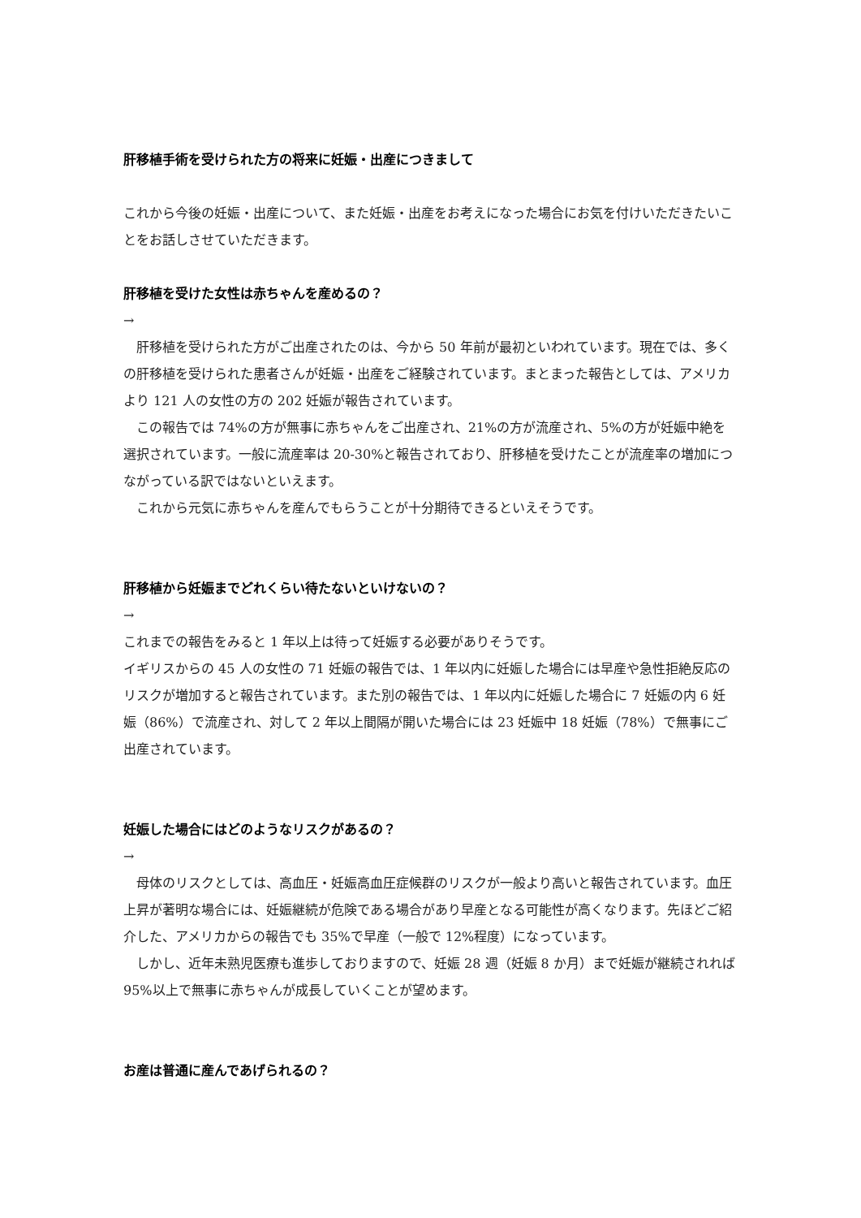肝移植手術を受けられた方の将来に妊娠・出産につきまして
これから今後の妊娠・出産について、また妊娠・出産をお考えになった場合にお気を付けいただきたいことをお話しさせていただきます。
肝移植を受けた女性は赤ちゃんを産めるの？
→
　肝移植を受けられた方がご出産されたのは、今から 50 年前が最初といわれています。現在では、多くの肝移植を受けられた患者さんが妊娠・出産をご経験されています。まとまった報告としては、アメリカより 121 人の女性の方の 202 妊娠が報告されています。
　この報告では 74%の方が無事に赤ちゃんをご出産され、21%の方が流産され、5%の方が妊娠中絶を選択されています。一般に流産率は 20-30%と報告されており、肝移植を受けたことが流産率の増加につながっている訳ではないといえます。
　これから元気に赤ちゃんを産んでもらうことが十分期待できるといえそうです。
肝移植から妊娠までどれくらい待たないといけないの？
→
これまでの報告をみると 1 年以上は待って妊娠する必要がありそうです。
イギリスからの 45 人の女性の 71 妊娠の報告では、1 年以内に妊娠した場合には早産や急性拒絶反応のリスクが増加すると報告されています。また別の報告では、1 年以内に妊娠した場合に 7 妊娠の内 6 妊娠（86%）で流産され、対して 2 年以上間隔が開いた場合には 23 妊娠中 18 妊娠（78%）で無事にご出産されています。
妊娠した場合にはどのようなリスクがあるの？
→
　母体のリスクとしては、高血圧・妊娠高血圧症候群のリスクが一般より高いと報告されています。血圧上昇が著明な場合には、妊娠継続が危険である場合があり早産となる可能性が高くなります。先ほどご紹介した、アメリカからの報告でも 35%で早産（一般で 12%程度）になっています。
　しかし、近年未熟児医療も進歩しておりますので、妊娠 28 週（妊娠 8 か月）まで妊娠が継続されれば 95%以上で無事に赤ちゃんが成長していくことが望めます。
お産は普通に産んであげられるの？